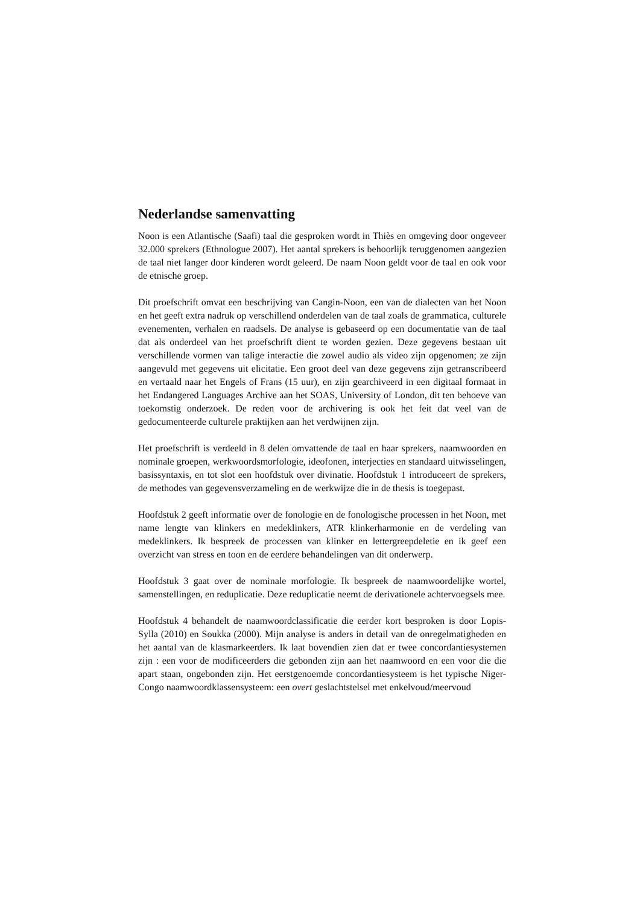Nederlandse samenvatting
Noon is een Atlantische (Saafi) taal die gesproken wordt in Thiès en omgeving door ongeveer 32.000 sprekers (Ethnologue 2007). Het aantal sprekers is behoorlijk teruggenomen aangezien de taal niet langer door kinderen wordt geleerd. De naam Noon geldt voor de taal en ook voor de etnische groep.
Dit proefschrift omvat een beschrijving van Cangin-Noon, een van de dialecten van het Noon en het geeft extra nadruk op verschillend onderdelen van de taal zoals de grammatica, culturele evenementen, verhalen en raadsels. De analyse is gebaseerd op een documentatie van de taal dat als onderdeel van het proefschrift dient te worden gezien. Deze gegevens bestaan uit verschillende vormen van talige interactie die zowel audio als video zijn opgenomen; ze zijn aangevuld met gegevens uit elicitatie. Een groot deel van deze gegevens zijn getranscribeerd en vertaald naar het Engels of Frans (15 uur), en zijn gearchiveerd in een digitaal formaat in het Endangered Languages Archive aan het SOAS, University of London, dit ten behoeve van toekomstig onderzoek. De reden voor de archivering is ook het feit dat veel van de gedocumenteerde culturele praktijken aan het verdwijnen zijn.
Het proefschrift is verdeeld in 8 delen omvattende de taal en haar sprekers, naamwoorden en nominale groepen, werkwoordsmorfologie, ideofonen, interjecties en standaard uitwisselingen, basissyntaxis, en tot slot een hoofdstuk over divinatie. Hoofdstuk 1 introduceert de sprekers, de methodes van gegevensverzameling en de werkwijze die in de thesis is toegepast.
Hoofdstuk 2 geeft informatie over de fonologie en de fonologische processen in het Noon, met name lengte van klinkers en medeklinkers, ATR klinkerharmonie en de verdeling van medeklinkers. Ik bespreek de processen van klinker en lettergreepdeletie en ik geef een overzicht van stress en toon en de eerdere behandelingen van dit onderwerp.
Hoofdstuk 3 gaat over de nominale morfologie. Ik bespreek de naamwoordelijke wortel, samenstellingen, en reduplicatie. Deze reduplicatie neemt de derivationele achtervoegsels mee.
Hoofdstuk 4 behandelt de naamwoordclassificatie die eerder kort besproken is door Lopis-Sylla (2010) en Soukka (2000). Mijn analyse is anders in detail van de onregelmatigheden en het aantal van de klasmarkeerders. Ik laat bovendien zien dat er twee concordantiesystemen zijn : een voor de modificeerders die gebonden zijn aan het naamwoord en een voor die die apart staan, ongebonden zijn. Het eerstgenoemde concordantiesysteem is het typische Niger-Congo naamwoordklassensysteem: een overt geslachtstelsel met enkelvoud/meervoud